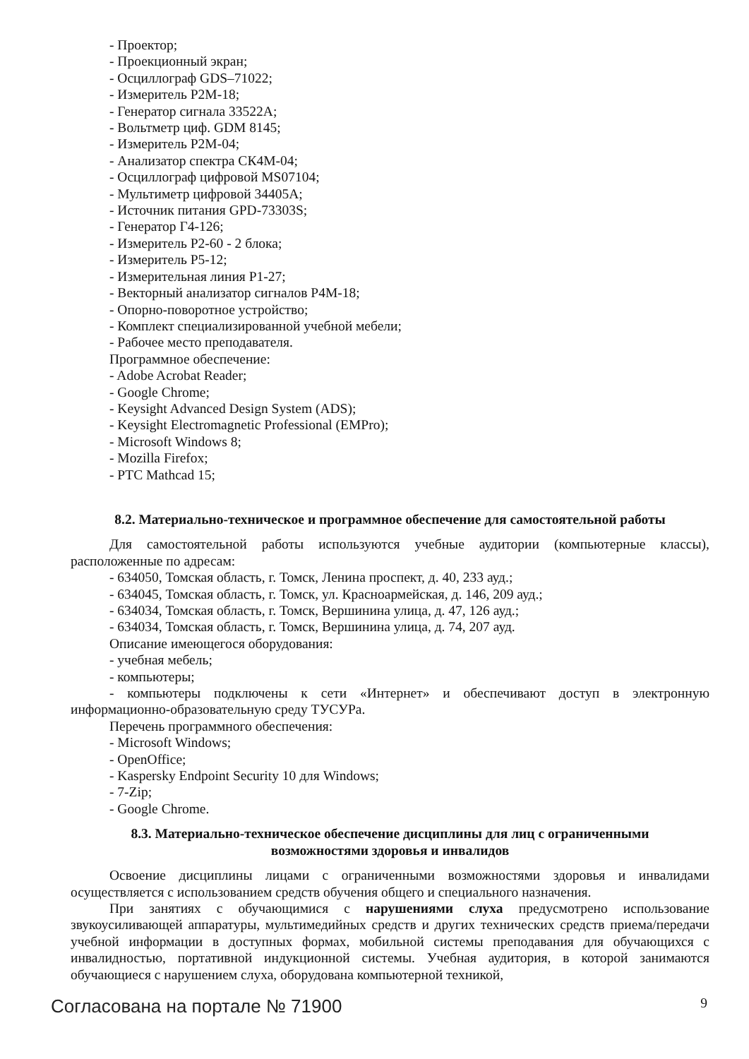- Проектор;
- Проекционный экран;
- Осциллограф GDS–71022;
- Измеритель P2M-18;
- Генератор сигнала 33522А;
- Вольтметр циф. GDM 8145;
- Измеритель P2M-04;
- Анализатор спектра СК4М-04;
- Осциллограф цифровой MS07104;
- Мультиметр цифровой 34405А;
- Источник питания GPD-73303S;
- Генератор Г4-126;
- Измеритель Р2-60 - 2 блока;
- Измеритель Р5-12;
- Измерительная линия Р1-27;
- Векторный анализатор сигналов Р4М-18;
- Опорно-поворотное устройство;
- Комплект специализированной учебной мебели;
- Рабочее место преподавателя.
Программное обеспечение:
- Adobe Acrobat Reader;
- Google Chrome;
- Keysight Advanced Design System (ADS);
- Keysight Electromagnetic Professional (EMPro);
- Microsoft Windows 8;
- Mozilla Firefox;
- PTC Mathcad 15;
8.2. Материально-техническое и программное обеспечение для самостоятельной работы
Для самостоятельной работы используются учебные аудитории (компьютерные классы), расположенные по адресам:
- 634050, Томская область, г. Томск, Ленина проспект, д. 40, 233 ауд.;
- 634045, Томская область, г. Томск, ул. Красноармейская, д. 146, 209 ауд.;
- 634034, Томская область, г. Томск, Вершинина улица, д. 47, 126 ауд.;
- 634034, Томская область, г. Томск, Вершинина улица, д. 74, 207 ауд.
Описание имеющегося оборудования:
- учебная мебель;
- компьютеры;
- компьютеры подключены к сети «Интернет» и обеспечивают доступ в электронную информационно-образовательную среду ТУСУРа.
Перечень программного обеспечения:
- Microsoft Windows;
- OpenOffice;
- Kaspersky Endpoint Security 10 для Windows;
- 7-Zip;
- Google Chrome.
8.3. Материально-техническое обеспечение дисциплины для лиц с ограниченными
возможностями здоровья и инвалидов
Освоение дисциплины лицами с ограниченными возможностями здоровья и инвалидами осуществляется с использованием средств обучения общего и специального назначения.
При занятиях с обучающимися с нарушениями слуха предусмотрено использование звукоусиливающей аппаратуры, мультимедийных средств и других технических средств приема/передачи учебной информации в доступных формах, мобильной системы преподавания для обучающихся с инвалидностью, портативной индукционной системы. Учебная аудитория, в которой занимаются обучающиеся с нарушением слуха, оборудована компьютерной техникой,
Согласована на портале № 71900 9